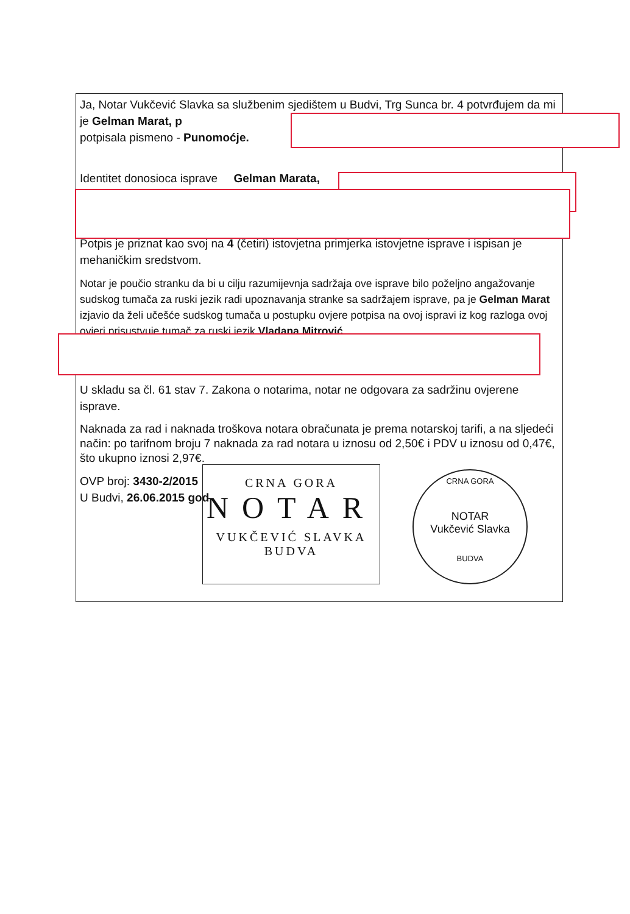Ja, Notar Vukčević Slavka sa službenim sjedištem u Budvi, Trg Sunca br. 4 potvrđujem da mi je Gelman Marat, p
potpisala pismeno - Punomoćje.
Identitet donosioca isprave Gelman Marata,
Potpis je priznat kao svoj na 4 (četiri) istovjetna primjerka istovjetne isprave i ispisan je mehaničkim sredstvom.
Notar je poučio stranku da bi u cilju razumijevnja sadržaja ove isprave bilo poželjno angažovanje sudskog tumača za ruski jezik radi upoznavanja stranke sa sadržajem isprave, pa je Gelman Marat izjavio da želi učešće sudskog tumača u postupku ovjere potpisa na ovoj ispravi iz kog razloga ovoj ovjeri prisustvuje tumač za ruski jezik Vladana Mitrović
U skladu sa čl. 61 stav 7. Zakona o notarima, notar ne odgovara za sadržinu ovjerene isprave.
Naknada za rad i naknada troškova notara obračunata je prema notarskoj tarifi, a na sljedeći način: po tarifnom broju 7 naknada za rad notara u iznosu od 2,50€ i PDV u iznosu od 0,47€, što ukupno iznosi 2,97€.
OVP broj: 3430-2/2015
U Budvi, 26.06.2015 god
CRNA GORA
NOTAR
VUKČEVIĆ SLAVKA
BUDVA
CRNA GORA
NOTAR
Vukčević Slavka
BUDVA